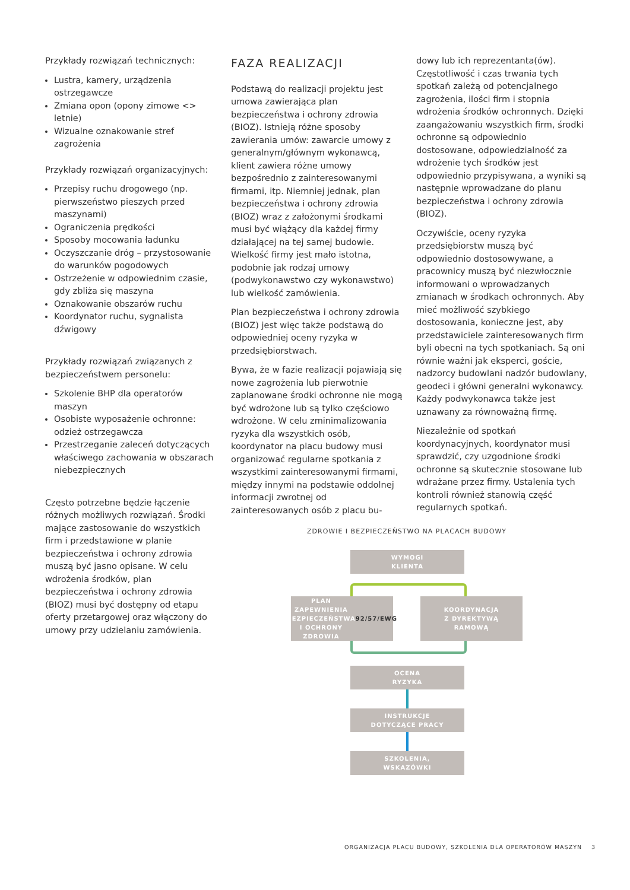Przykłady rozwiązań technicznych:
Lustra, kamery, urządzenia ostrzegawcze
Zmiana opon (opony zimowe <> letnie)
Wizualne oznakowanie stref zagrożenia
Przykłady rozwiązań organizacyjnych:
Przepisy ruchu drogowego (np. pierwszeństwo pieszych przed maszynami)
Ograniczenia prędkości
Sposoby mocowania ładunku
Oczyszczanie dróg – przystosowanie do warunków pogodowych
Ostrzeżenie w odpowiednim czasie, gdy zbliża się maszyna
Oznakowanie obszarów ruchu
Koordynator ruchu, sygnalista dźwigowy
Przykłady rozwiązań związanych z bezpieczeństwem personelu:
Szkolenie BHP dla operatorów maszyn
Osobiste wyposażenie ochronne: odzież ostrzegawcza
Przestrzeganie zaleceń dotyczących właściwego zachowania w obszarach niebezpiecznych
Często potrzebne będzie łączenie różnych możliwych rozwiązań. Środki mające zastosowanie do wszystkich firm i przedstawione w planie bezpieczeństwa i ochrony zdrowia muszą być jasno opisane. W celu wdrożenia środków, plan bezpieczeństwa i ochrony zdrowia (BIOZ) musi być dostępny od etapu oferty przetargowej oraz włączony do umowy przy udzielaniu zamówienia.
FAZA REALIZACJI
Podstawą do realizacji projektu jest umowa zawierająca plan bezpieczeństwa i ochrony zdrowia (BIOZ). Istnieją różne sposoby zawierania umów: zawarcie umowy z generalnym/głównym wykonawcą, klient zawiera różne umowy bezpośrednio z zainteresowanymi firmami, itp. Niemniej jednak, plan bezpieczeństwa i ochrony zdrowia (BIOZ) wraz z założonymi środkami musi być wiążący dla każdej firmy działającej na tej samej budowie. Wielkość firmy jest mało istotna, podobnie jak rodzaj umowy (podwykonawstwo czy wykonawstwo) lub wielkość zamówienia.
Plan bezpieczeństwa i ochrony zdrowia (BIOZ) jest więc także podstawą do odpowiedniej oceny ryzyka w przedsiębiorstwach.
Bywa, że w fazie realizacji pojawiają się nowe zagrożenia lub pierwotnie zaplanowane środki ochronne nie mogą być wdrożone lub są tylko częściowo wdrożone. W celu zminimalizowania ryzyka dla wszystkich osób, koordynator na placu budowy musi organizować regularne spotkania z wszystkimi zainteresowanymi firmami, między innymi na podstawie oddolnej informacji zwrotnej od zainteresowanych osób z placu bu-
dowy lub ich reprezentanta(ów). Częstotliwość i czas trwania tych spotkań zależą od potencjalnego zagrożenia, ilości firm i stopnia wdrożenia środków ochronnych. Dzięki zaangażowaniu wszystkich firm, środki ochronne są odpowiednio dostosowane, odpowiedzialność za wdrożenie tych środków jest odpowiednio przypisywana, a wyniki są następnie wprowadzane do planu bezpieczeństwa i ochrony zdrowia (BIOZ).
Oczywiście, oceny ryzyka przedsiębiorstw muszą być odpowiednio dostosowywane, a pracownicy muszą być niezwłocznie informowani o wprowadzanych zmianach w środkach ochronnych. Aby mieć możliwość szybkiego dostosowania, konieczne jest, aby przedstawiciele zainteresowanych firm byli obecni na tych spotkaniach. Są oni równie ważni jak eksperci, goście, nadzorcy budowlani nadzór budowlany, geodeci i główni generalni wykonawcy. Każdy podwykonawca także jest uznawany za równoważną firmę.
Niezależnie od spotkań koordynacyjnych, koordynator musi sprawdzić, czy uzgodnione środki ochronne są skutecznie stosowane lub wdrażane przez firmy. Ustalenia tych kontroli również stanowią część regularnych spotkań.
ZDROWIE I BEZPIECZEŃSTWO NA PLACACH BUDOWY
WYMOGI
KLIENTA
PLAN ZAPEWNIENIA
BEZPIECZEŃSTWA
I OCHRONY ZDROWIA
92/57/EWG
KOORDYNACJA
Z DYREKTYWĄ
RAMOWĄ
OCENA
RYZYKA
INSTRUKCJE
DOTYCZĄCE PRACY
SZKOLENIA,
WSKAZÓWKI
ORGANIZACJA PLACU BUDOWY, SZKOLENIA DLA OPERATORÓW MASZYN 3